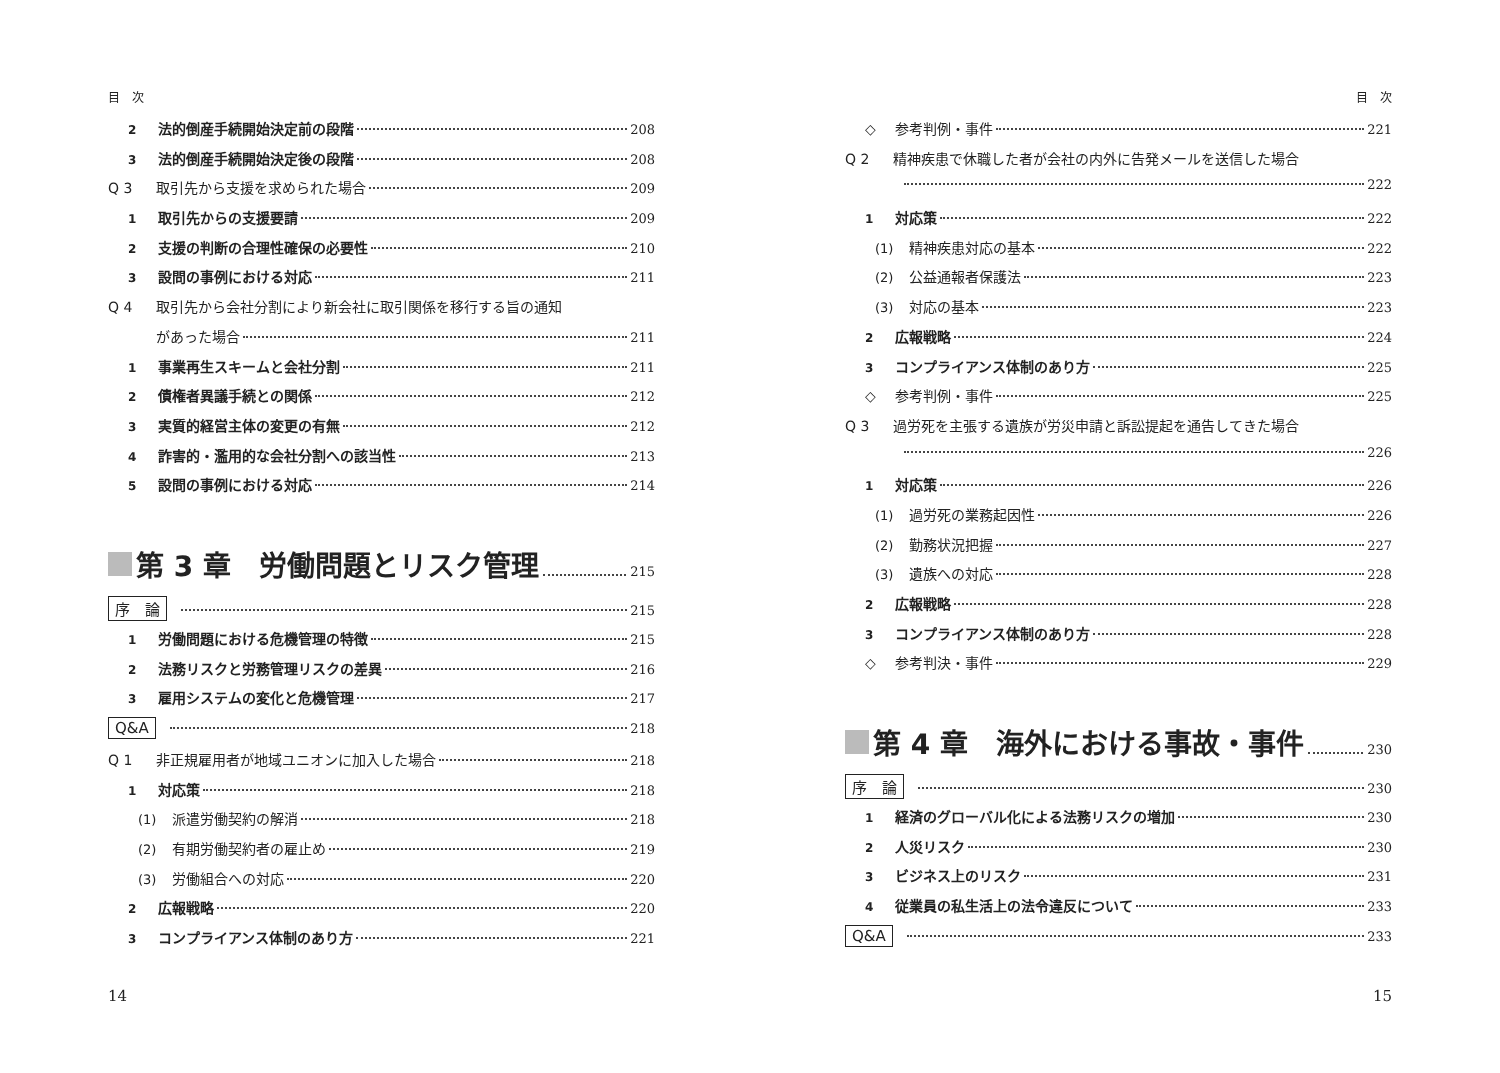目　次
2 法的倒産手続開始決定前の段階 208
3 法的倒産手続開始決定後の段階 208
Q 3 取引先から支援を求められた場合 209
1 取引先からの支援要請 209
2 支援の判断の合理性確保の必要性 210
3 設問の事例における対応 211
Q 4 取引先から会社分割により新会社に取引関係を移行する旨の通知
があった場合 211
1 事業再生スキームと会社分割 211
2 債権者異議手続との関係 212
3 実質的経営主体の変更の有無 212
4 詐害的・濫用的な会社分割への該当性 213
5 設問の事例における対応 214
第 3 章　労働問題とリスク管理 215
序　論 215
1 労働問題における危機管理の特徴 215
2 法務リスクと労務管理リスクの差異 216
3 雇用システムの変化と危機管理 217
Q&A 218
Q 1 非正規雇用者が地域ユニオンに加入した場合 218
1 対応策 218
(1) 派遣労働契約の解消 218
(2) 有期労働契約者の雇止め 219
(3) 労働組合への対応 220
2 広報戦略 220
3 コンプライアンス体制のあり方 221
14
目　次
◇ 参考判例・事件 221
Q 2 精神疾患で休職した者が会社の内外に告発メールを送信した場合
222
1 対応策 222
(1) 精神疾患対応の基本 222
(2) 公益通報者保護法 223
(3) 対応の基本 223
2 広報戦略 224
3 コンプライアンス体制のあり方 225
◇ 参考判例・事件 225
Q 3 過労死を主張する遺族が労災申請と訴訟提起を通告してきた場合
226
1 対応策 226
(1) 過労死の業務起因性 226
(2) 勤務状況把握 227
(3) 遺族への対応 228
2 広報戦略 228
3 コンプライアンス体制のあり方 228
◇ 参考判決・事件 229
第 4 章　海外における事故・事件 230
序　論 230
1 経済のグローバル化による法務リスクの増加 230
2 人災リスク 230
3 ビジネス上のリスク 231
4 従業員の私生活上の法令違反について 233
Q&A 233
15